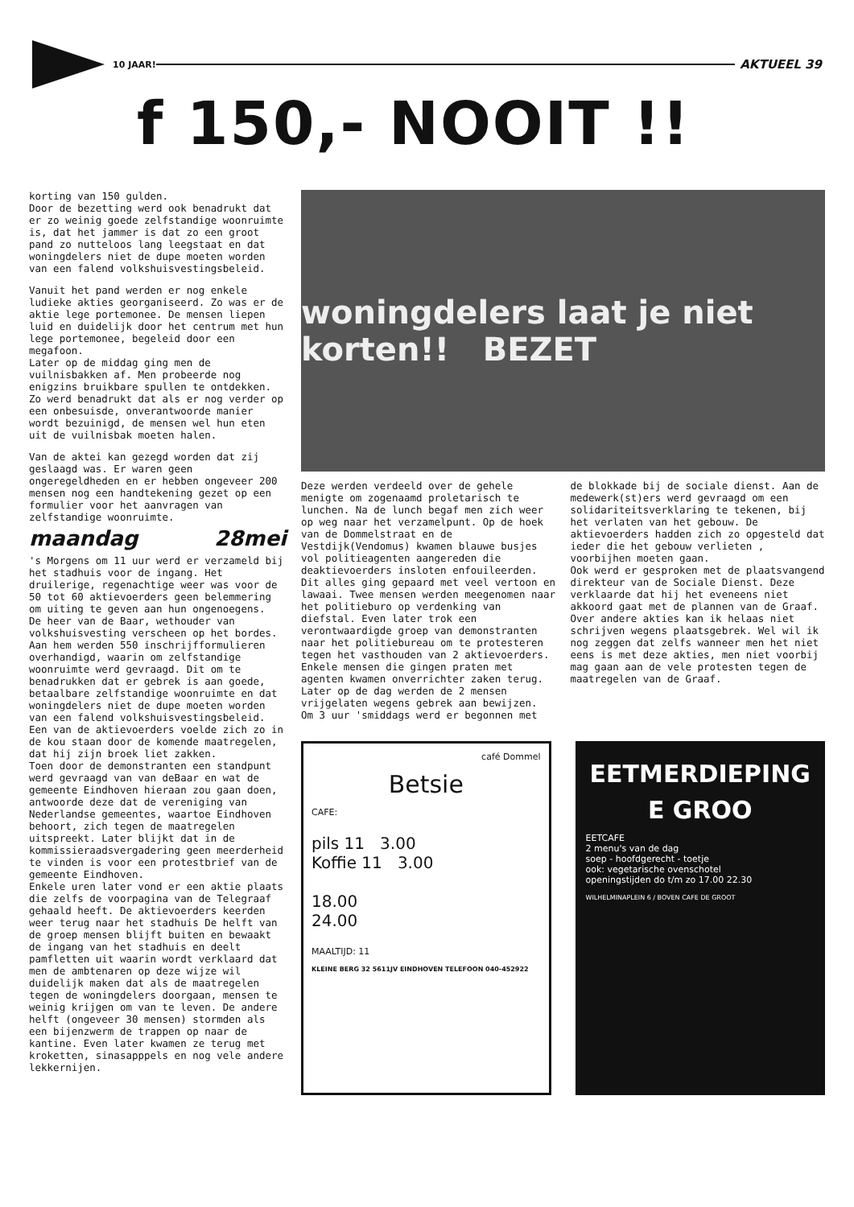10 JAAR!
AKTUEEL 39
f 150,- NOOIT !!
korting van 150 gulden.
Door de bezetting werd ook benadrukt dat er zo weinig goede zelfstandige woonruimte is, dat het jammer is dat zo een groot pand zo nutteloos lang leegstaat en dat woningdelers niet de dupe moeten worden van een falend volkshuisvestingsbeleid.
Vanuit het pand werden er nog enkele ludieke akties georganiseerd. Zo was er de aktie lege portemonee. De mensen liepen luid en duidelijk door het centrum met hun lege portemonee, begeleid door een megafoon.
Later op de middag ging men de vuilnisbakken af. Men probeerde nog enigzins bruikbare spullen te ontdekken. Zo werd benadrukt dat als er nog verder op een onbesuisde, onverantwoorde manier wordt bezuinigd, de mensen wel hun eten uit de vuilnisbak moeten halen.
Van de aktei kan gezegd worden dat zij geslaagd was. Er waren geen ongeregeldheden en er hebben ongeveer 200 mensen nog een handtekening gezet op een formulier voor het aanvragen van zelfstandige woonruimte.
maandag 28mei
's Morgens om 11 uur werd er verzameld bij het stadhuis voor de ingang. Het druilerige, regenachtige weer was voor de 50 tot 60 aktievoerders geen belemmering om uiting te geven aan hun ongenoegens.
De heer van de Baar, wethouder van volkshuisvesting verscheen op het bordes. Aan hem werden 550 inschrijfformulieren overhandigd, waarin om zelfstandige woonruimte werd gevraagd. Dit om te benadrukken dat er gebrek is aan goede, betaalbare zelfstandige woonruimte en dat woningdelers niet de dupe moeten worden van een falend volkshuisvestingsbeleid.
Een van de aktievoerders voelde zich zo in de kou staan door de komende maatregelen, dat hij zijn broek liet zakken.
Toen door de demonstranten een standpunt werd gevraagd van van deBaar en wat de gemeente Eindhoven hieraan zou gaan doen, antwoorde deze dat de vereniging van Nederlandse gemeentes, waartoe Eindhoven behoort, zich tegen de maatregelen uitspreekt. Later blijkt dat in de kommissieraadsvergadering geen meerderheid te vinden is voor een protestbrief van de gemeente Eindhoven.
Enkele uren later vond er een aktie plaats die zelfs de voorpagina van de Telegraaf gehaald heeft. De aktievoerders keerden weer terug naar het stadhuis De helft van de groep mensen blijft buiten en bewaakt de ingang van het stadhuis en deelt pamfletten uit waarin wordt verklaard dat men de ambtenaren op deze wijze wil duidelijk maken dat als de maatregelen tegen de woningdelers doorgaan, mensen te weinig krijgen om van te leven. De andere helft (ongeveer 30 mensen) stormden als een bijenzwerm de trappen op naar de kantine. Even later kwamen ze terug met kroketten, sinasapppels en nog vele andere lekkernijen.
woningdelers laat je niet korten!! BEZET
Deze werden verdeeld over de gehele menigte om zogenaamd proletarisch te lunchen. Na de lunch begaf men zich weer op weg naar het verzamelpunt. Op de hoek van de Dommelstraat en de Vestdijk(Vendomus) kwamen blauwe busjes vol politieagenten aangereden die deaktievoerders insloten enfouileerden. Dit alles ging gepaard met veel vertoon en lawaai. Twee mensen werden meegenomen naar het politieburo op verdenking van diefstal. Even later trok een verontwaardigde groep van demonstranten naar het politiebureau om te protesteren tegen het vasthouden van 2 aktievoerders. Enkele mensen die gingen praten met agenten kwamen onverrichter zaken terug. Later op de dag werden de 2 mensen vrijgelaten wegens gebrek aan bewijzen.
Om 3 uur 'smiddags werd er begonnen met
de blokkade bij de sociale dienst. Aan de medewerk(st)ers werd gevraagd om een solidariteitsverklaring te tekenen, bij het verlaten van het gebouw. De aktievoerders hadden zich zo opgesteld dat ieder die het gebouw verlieten , voorbijhen moeten gaan.
Ook werd er gesproken met de plaatsvangend direkteur van de Sociale Dienst. Deze verklaarde dat hij het eveneens niet akkoord gaat met de plannen van de Graaf.
Over andere akties kan ik helaas niet schrijven wegens plaatsgebrek. Wel wil ik nog zeggen dat zelfs wanneer men het niet eens is met deze akties, men niet voorbij mag gaan aan de vele protesten tegen de maatregelen van de Graaf.
café Dommel
Betsie
CAFE:
pils 11 3.00
Koffie 11 3.00
18.00
24.00
MAALTIJD: 11
KLEINE BERG 32 5611JV EINDHOVEN TELEFOON 040-452922
EETMERDIEPING
E GROO
EETCAFE
2 menu's van de dag
soep - hoofdgerecht - toetje
ook: vegetarische ovenschotel
openingstijden do t/m zo 17.00 22.30
WILHELMINAPLEIN 6 / BOVEN CAFE DE GROOT